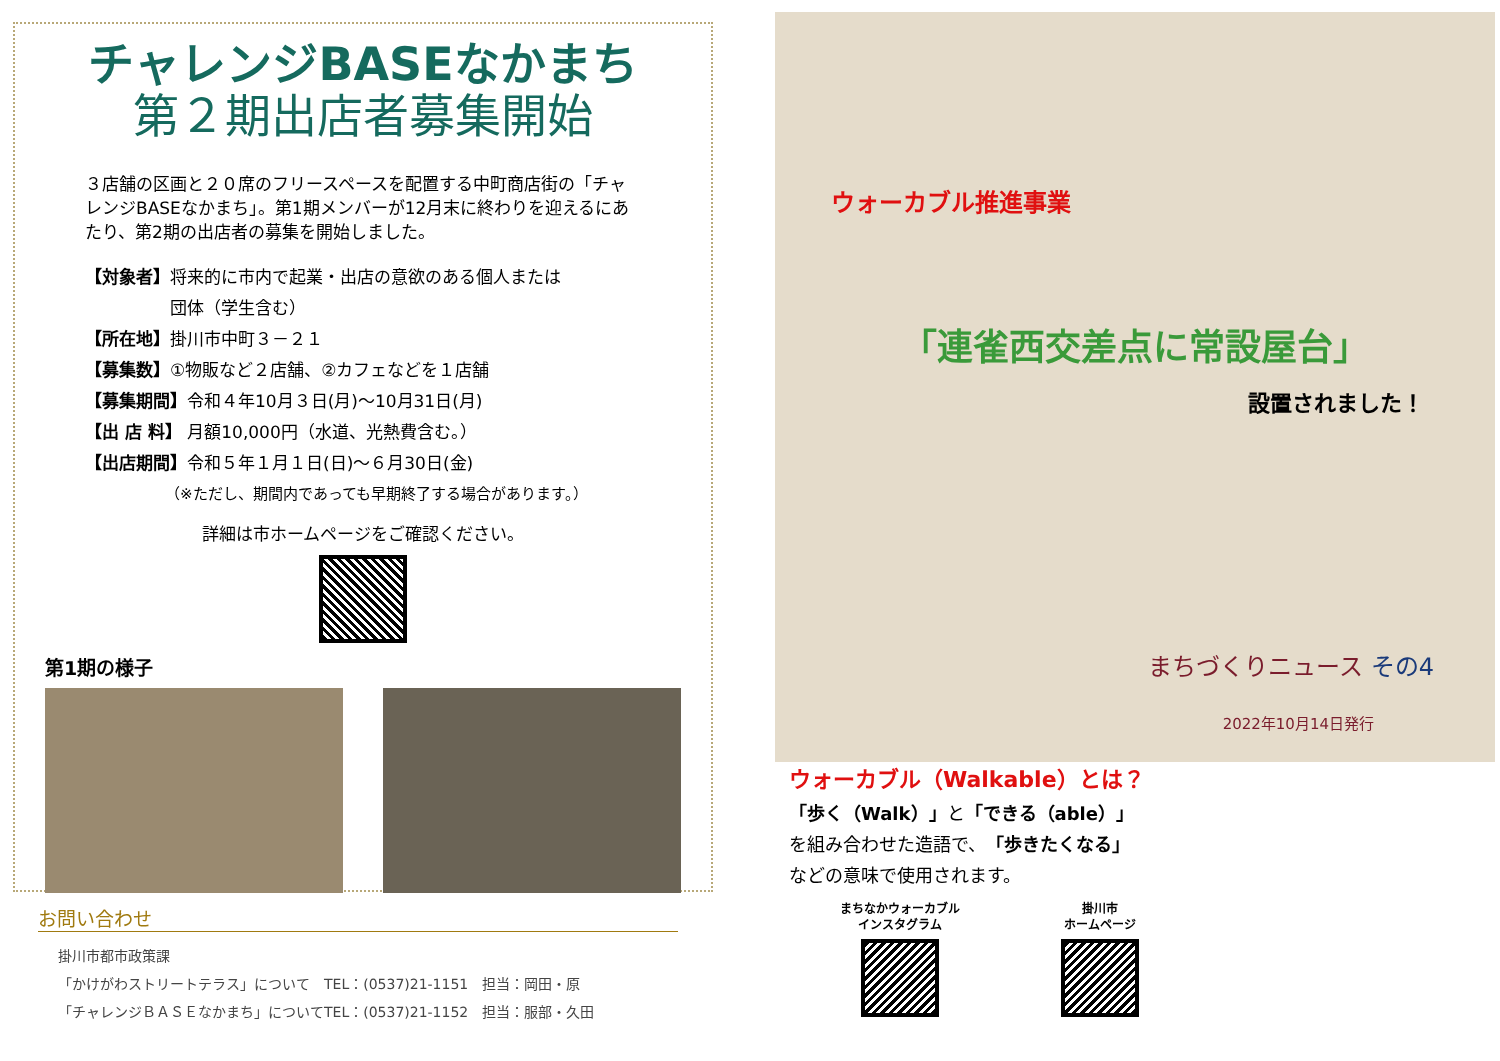チャレンジBASEなかまち
第２期出店者募集開始
３店舗の区画と２０席のフリースペースを配置する中町商店街の「チャレンジBASEなかまち」。第1期メンバーが12月末に終わりを迎えるにあたり、第2期の出店者の募集を開始しました。
【対象者】将来的に市内で起業・出店の意欲のある個人または
　　　　　団体（学生含む）
【所在地】掛川市中町３－２１
【募集数】①物販など２店舗、②カフェなどを１店舗
【募集期間】令和４年10月３日(月)～10月31日(月)
【出 店 料】 月額10,000円（水道、光熱費含む。）
【出店期間】令和５年１月１日(日)～６月30日(金)
（※ただし、期間内であっても早期終了する場合があります。）
詳細は市ホームページをご確認ください。
第1期の様子
お問い合わせ
掛川市都市政策課
「かけがわストリートテラス」について　TEL：(0537)21-1151　担当：岡田・原
「チャレンジＢＡＳＥなかまち」についてTEL：(0537)21-1152　担当：服部・久田
ウォーカブル推進事業
「連雀西交差点に常設屋台」
設置されました！
まちづくりニュース その4
2022年10月14日発行
ウォーカブル（Walkable）とは？
「歩く（Walk）」と「できる（able）」
を組み合わせた造語で、「歩きたくなる」
などの意味で使用されます。
まちなかウォーカブル
インスタグラム
掛川市
ホームページ